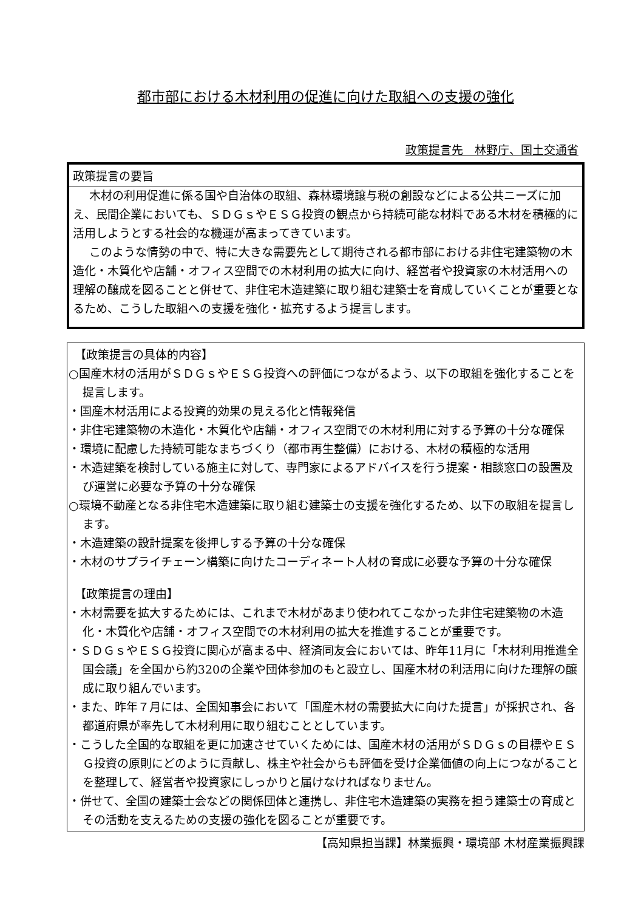都市部における木材利用の促進に向けた取組への支援の強化
政策提言先　林野庁、国土交通省
政策提言の要旨
木材の利用促進に係る国や自治体の取組、森林環境譲与税の創設などによる公共ニーズに加え、民間企業においても、ＳＤＧｓやＥＳＧ投資の観点から持続可能な材料である木材を積極的に活用しようとする社会的な機運が高まってきています。
このような情勢の中で、特に大きな需要先として期待される都市部における非住宅建築物の木造化・木質化や店舗・オフィス空間での木材利用の拡大に向け、経営者や投資家の木材活用への理解の醸成を図ることと併せて、非住宅木造建築に取り組む建築士を育成していくことが重要となるため、こうした取組への支援を強化・拡充するよう提言します。
【政策提言の具体的内容】
○国産木材の活用がＳＤＧｓやＥＳＧ投資への評価につながるよう、以下の取組を強化することを提言します。
・国産木材活用による投資的効果の見える化と情報発信
・非住宅建築物の木造化・木質化や店舗・オフィス空間での木材利用に対する予算の十分な確保
・環境に配慮した持続可能なまちづくり（都市再生整備）における、木材の積極的な活用
・木造建築を検討している施主に対して、専門家によるアドバイスを行う提案・相談窓口の設置及び運営に必要な予算の十分な確保
○環境不動産となる非住宅木造建築に取り組む建築士の支援を強化するため、以下の取組を提言します。
・木造建築の設計提案を後押しする予算の十分な確保
・木材のサプライチェーン構築に向けたコーディネート人材の育成に必要な予算の十分な確保
【政策提言の理由】
・木材需要を拡大するためには、これまで木材があまり使われてこなかった非住宅建築物の木造化・木質化や店舗・オフィス空間での木材利用の拡大を推進することが重要です。
・ＳＤＧｓやＥＳＧ投資に関心が高まる中、経済同友会においては、昨年11月に「木材利用推進全国会議」を全国から約320の企業や団体参加のもと設立し、国産木材の利活用に向けた理解の醸成に取り組んでいます。
・また、昨年７月には、全国知事会において「国産木材の需要拡大に向けた提言」が採択され、各都道府県が率先して木材利用に取り組むこととしています。
・こうした全国的な取組を更に加速させていくためには、国産木材の活用がＳＤＧｓの目標やＥＳＧ投資の原則にどのように貢献し、株主や社会からも評価を受け企業価値の向上につながることを整理して、経営者や投資家にしっかりと届けなければなりません。
・併せて、全国の建築士会などの関係団体と連携し、非住宅木造建築の実務を担う建築士の育成とその活動を支えるための支援の強化を図ることが重要です。
【高知県担当課】林業振興・環境部 木材産業振興課